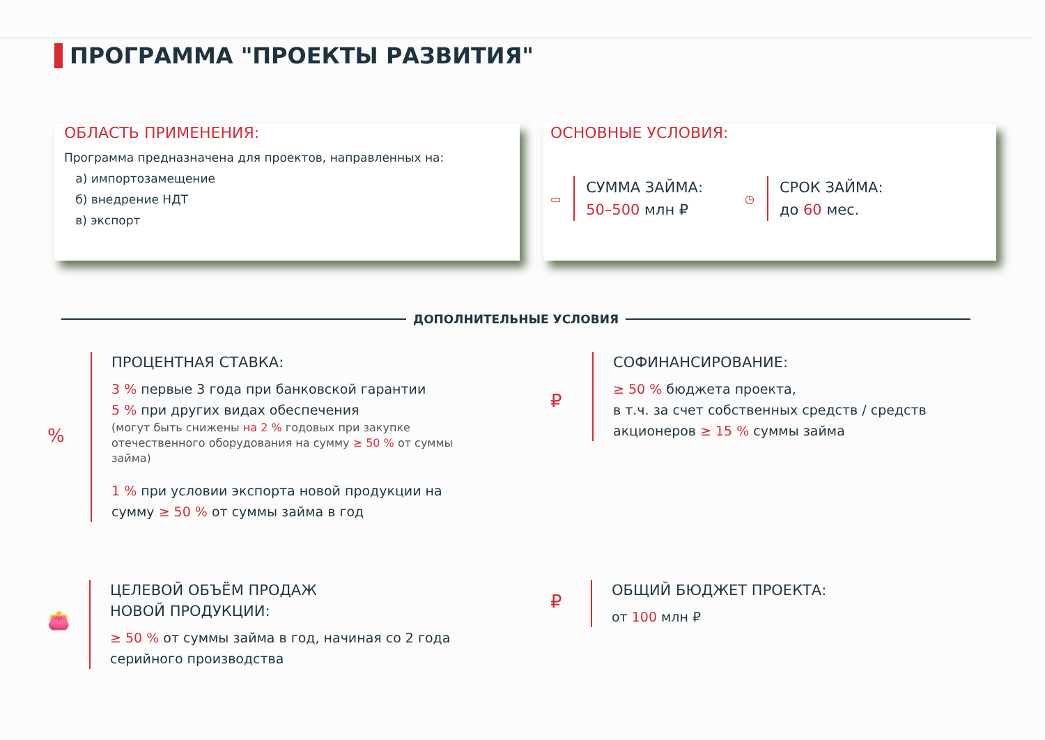ПРОГРАММА "ПРОЕКТЫ РАЗВИТИЯ"
ОБЛАСТЬ ПРИМЕНЕНИЯ:
Программа предназначена для проектов, направленных на:
а) импортозамещение
б) внедрение НДТ
в) экспорт
ОСНОВНЫЕ УСЛОВИЯ:
▭
СУММА ЗАЙМА:
50–500 млн ₽
◷
СРОК ЗАЙМА:
до 60 мес.
ДОПОЛНИТЕЛЬНЫЕ УСЛОВИЯ
%
ПРОЦЕНТНАЯ СТАВКА:
3 % первые 3 года при банковской гарантии
5 % при других видах обеспечения
(могут быть снижены на 2 % годовых при закупке отечественного оборудования на сумму ≥ 50 % от суммы займа)
1 % при условии экспорта новой продукции на сумму ≥ 50 % от суммы займа в год
₽
СОФИНАНСИРОВАНИЕ:
≥ 50 % бюджета проекта,
в т.ч. за счет собственных средств / средств акционеров ≥ 15 % суммы займа
👛
ЦЕЛЕВОЙ ОБЪЁМ ПРОДАЖ
НОВОЙ ПРОДУКЦИИ:
≥ 50 % от суммы займа в год, начиная со 2 года серийного производства
₽
ОБЩИЙ БЮДЖЕТ ПРОЕКТА:
от 100 млн ₽